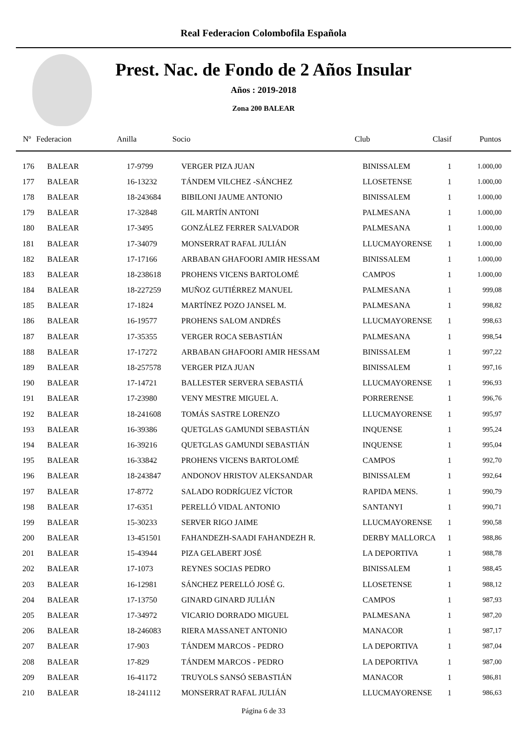Real Federacion Colombofila Española
Prest. Nac. de Fondo de 2 Años Insular
Años : 2019-2018
Zona 200 BALEAR
| Nº | Federacion | Anilla | Socio | Club | Clasif | Puntos |
| --- | --- | --- | --- | --- | --- | --- |
| 176 | BALEAR | 17-9799 | VERGER PIZA JUAN | BINISSALEM | 1 | 1.000,00 |
| 177 | BALEAR | 16-13232 | TÁNDEM VILCHEZ -SÁNCHEZ | LLOSETENSE | 1 | 1.000,00 |
| 178 | BALEAR | 18-243684 | BIBILONI JAUME ANTONIO | BINISSALEM | 1 | 1.000,00 |
| 179 | BALEAR | 17-32848 | GIL MARTÍN ANTONI | PALMESANA | 1 | 1.000,00 |
| 180 | BALEAR | 17-3495 | GONZÁLEZ FERRER SALVADOR | PALMESANA | 1 | 1.000,00 |
| 181 | BALEAR | 17-34079 | MONSERRAT RAFAL JULIÁN | LLUCMAYORENSE | 1 | 1.000,00 |
| 182 | BALEAR | 17-17166 | ARBABAN GHAFOORI AMIR HESSAM | BINISSALEM | 1 | 1.000,00 |
| 183 | BALEAR | 18-238618 | PROHENS VICENS BARTOLOMÉ | CAMPOS | 1 | 1.000,00 |
| 184 | BALEAR | 18-227259 | MUÑOZ GUTIÉRREZ MANUEL | PALMESANA | 1 | 999,08 |
| 185 | BALEAR | 17-1824 | MARTÍNEZ POZO JANSEL M. | PALMESANA | 1 | 998,82 |
| 186 | BALEAR | 16-19577 | PROHENS SALOM ANDRÉS | LLUCMAYORENSE | 1 | 998,63 |
| 187 | BALEAR | 17-35355 | VERGER ROCA SEBASTIÁN | PALMESANA | 1 | 998,54 |
| 188 | BALEAR | 17-17272 | ARBABAN GHAFOORI AMIR HESSAM | BINISSALEM | 1 | 997,22 |
| 189 | BALEAR | 18-257578 | VERGER PIZA JUAN | BINISSALEM | 1 | 997,16 |
| 190 | BALEAR | 17-14721 | BALLESTER SERVERA SEBASTIÁ | LLUCMAYORENSE | 1 | 996,93 |
| 191 | BALEAR | 17-23980 | VENY MESTRE MIGUEL A. | PORRERENSE | 1 | 996,76 |
| 192 | BALEAR | 18-241608 | TOMÁS SASTRE LORENZO | LLUCMAYORENSE | 1 | 995,97 |
| 193 | BALEAR | 16-39386 | QUETGLAS GAMUNDI SEBASTIÁN | INQUENSE | 1 | 995,24 |
| 194 | BALEAR | 16-39216 | QUETGLAS GAMUNDI SEBASTIÁN | INQUENSE | 1 | 995,04 |
| 195 | BALEAR | 16-33842 | PROHENS VICENS BARTOLOMÉ | CAMPOS | 1 | 992,70 |
| 196 | BALEAR | 18-243847 | ANDONOV HRISTOV ALEKSANDAR | BINISSALEM | 1 | 992,64 |
| 197 | BALEAR | 17-8772 | SALADO RODRÍGUEZ VÍCTOR | RAPIDA MENS. | 1 | 990,79 |
| 198 | BALEAR | 17-6351 | PERELLÓ VIDAL ANTONIO | SANTANYI | 1 | 990,71 |
| 199 | BALEAR | 15-30233 | SERVER RIGO JAIME | LLUCMAYORENSE | 1 | 990,58 |
| 200 | BALEAR | 13-451501 | FAHANDEZH-SAADI FAHANDEZH R. | DERBY MALLORCA | 1 | 988,86 |
| 201 | BALEAR | 15-43944 | PIZA GELABERT JOSÉ | LA DEPORTIVA | 1 | 988,78 |
| 202 | BALEAR | 17-1073 | REYNES SOCIAS PEDRO | BINISSALEM | 1 | 988,45 |
| 203 | BALEAR | 16-12981 | SÁNCHEZ PERELLÓ JOSÉ G. | LLOSETENSE | 1 | 988,12 |
| 204 | BALEAR | 17-13750 | GINARD GINARD JULIÁN | CAMPOS | 1 | 987,93 |
| 205 | BALEAR | 17-34972 | VICARIO DORRADO MIGUEL | PALMESANA | 1 | 987,20 |
| 206 | BALEAR | 18-246083 | RIERA MASSANET ANTONIO | MANACOR | 1 | 987,17 |
| 207 | BALEAR | 17-903 | TÁNDEM MARCOS - PEDRO | LA DEPORTIVA | 1 | 987,04 |
| 208 | BALEAR | 17-829 | TÁNDEM MARCOS - PEDRO | LA DEPORTIVA | 1 | 987,00 |
| 209 | BALEAR | 16-41172 | TRUYOLS SANSÓ SEBASTIÁN | MANACOR | 1 | 986,81 |
| 210 | BALEAR | 18-241112 | MONSERRAT RAFAL JULIÁN | LLUCMAYORENSE | 1 | 986,63 |
Página 6 de 33